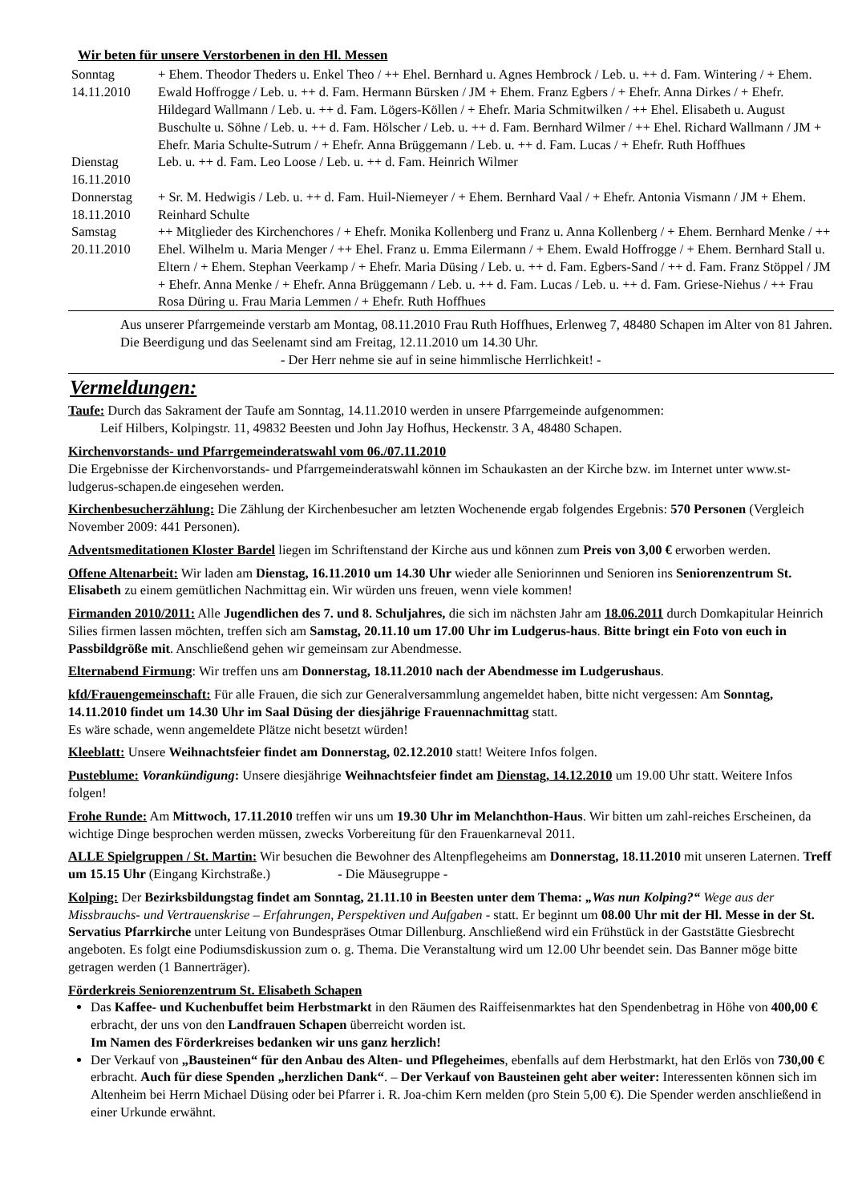Wir beten für unsere Verstorbenen in den Hl. Messen
| Sonntag 14.11.2010 | + Ehem. Theodor Theders u. Enkel Theo / ++ Ehel. Bernhard u. Agnes Hembrock / Leb. u. ++ d. Fam. Wintering / + Ehem. Ewald Hoffrogge / Leb. u. ++ d. Fam. Hermann Bürsken / JM + Ehem. Franz Egbers / + Ehefr. Anna Dirkes / + Ehefr. Hildegard Wallmann / Leb. u. ++ d. Fam. Lögers-Köllen / + Ehefr. Maria Schmitwilken / ++ Ehel. Elisabeth u. August Buschulte u. Söhne / Leb. u. ++ d. Fam. Hölscher / Leb. u. ++ d. Fam. Bernhard Wilmer / ++ Ehel. Richard Wallmann / JM + Ehefr. Maria Schulte-Sutrum / + Ehefr. Anna Brüggemann / Leb. u. ++ d. Fam. Lucas / + Ehefr. Ruth Hoffhues |
| Dienstag 16.11.2010 | Leb. u. ++ d. Fam. Leo Loose / Leb. u. ++ d. Fam. Heinrich Wilmer |
| Donnerstag 18.11.2010 | + Sr. M. Hedwigis / Leb. u. ++ d. Fam. Huil-Niemeyer / + Ehem. Bernhard Vaal / + Ehefr. Antonia Vismann / JM + Ehem. Reinhard Schulte |
| Samstag 20.11.2010 | ++ Mitglieder des Kirchenchores / + Ehefr. Monika Kollenberg und Franz u. Anna Kollenberg / + Ehem. Bernhard Menke / ++ Ehel. Wilhelm u. Maria Menger / ++ Ehel. Franz u. Emma Eilermann / + Ehem. Ewald Hoffrogge / + Ehem. Bernhard Stall u. Eltern / + Ehem. Stephan Veerkamp / + Ehefr. Maria Düsing / Leb. u. ++ d. Fam. Egbers-Sand / ++ d. Fam. Franz Stöppel / JM + Ehefr. Anna Menke / + Ehefr. Anna Brüggemann / Leb. u. ++ d. Fam. Lucas / Leb. u. ++ d. Fam. Griese-Niehus / ++ Frau Rosa Düring u. Frau Maria Lemmen / + Ehefr. Ruth Hoffhues |
Aus unserer Pfarrgemeinde verstarb am Montag, 08.11.2010 Frau Ruth Hoffhues, Erlenweg 7, 48480 Schapen im Alter von 81 Jahren. Die Beerdigung und das Seelenamt sind am Freitag, 12.11.2010 um 14.30 Uhr.
- Der Herr nehme sie auf in seine himmlische Herrlichkeit! -
Vermeldungen:
Taufe: Durch das Sakrament der Taufe am Sonntag, 14.11.2010 werden in unsere Pfarrgemeinde aufgenommen:
Leif Hilbers, Kolpingstr. 11, 49832 Beesten und John Jay Hofhus, Heckenstr. 3 A, 48480 Schapen.
Kirchenvorstands- und Pfarrgemeinderatswahl vom 06./07.11.2010
Die Ergebnisse der Kirchenvorstands- und Pfarrgemeinderatswahl können im Schaukasten an der Kirche bzw. im Internet unter www.st-ludgerus-schapen.de eingesehen werden.
Kirchenbesucherzählung: Die Zählung der Kirchenbesucher am letzten Wochenende ergab folgendes Ergebnis: 570 Personen (Vergleich November 2009: 441 Personen).
Adventsmeditationen Kloster Bardel liegen im Schriftenstand der Kirche aus und können zum Preis von 3,00 € erworben werden.
Offene Altenarbeit: Wir laden am Dienstag, 16.11.2010 um 14.30 Uhr wieder alle Seniorinnen und Senioren ins Seniorenzentrum St. Elisabeth zu einem gemütlichen Nachmittag ein. Wir würden uns freuen, wenn viele kommen!
Firmanden 2010/2011: Alle Jugendlichen des 7. und 8. Schuljahres, die sich im nächsten Jahr am 18.06.2011 durch Domkapitular Heinrich Silies firmen lassen möchten, treffen sich am Samstag, 20.11.10 um 17.00 Uhr im Ludgerus-haus. Bitte bringt ein Foto von euch in Passbildgröße mit. Anschließend gehen wir gemeinsam zur Abendmesse.
Elternabend Firmung: Wir treffen uns am Donnerstag, 18.11.2010 nach der Abendmesse im Ludgerushaus.
kfd/Frauengemeinschaft: Für alle Frauen, die sich zur Generalversammlung angemeldet haben, bitte nicht vergessen: Am Sonntag, 14.11.2010 findet um 14.30 Uhr im Saal Düsing der diesjährige Frauennachmittag statt.
Es wäre schade, wenn angemeldete Plätze nicht besetzt würden!
Kleeblatt: Unsere Weihnachtsfeier findet am Donnerstag, 02.12.2010 statt! Weitere Infos folgen.
Pusteblume: Vorankündigung: Unsere diesjährige Weihnachtsfeier findet am Dienstag, 14.12.2010 um 19.00 Uhr statt. Weitere Infos folgen!
Frohe Runde: Am Mittwoch, 17.11.2010 treffen wir uns um 19.30 Uhr im Melanchthon-Haus. Wir bitten um zahl-reiches Erscheinen, da wichtige Dinge besprochen werden müssen, zwecks Vorbereitung für den Frauenkarneval 2011.
ALLE Spielgruppen / St. Martin: Wir besuchen die Bewohner des Altenpflegeheims am Donnerstag, 18.11.2010 mit unseren Laternen. Treff um 15.15 Uhr (Eingang Kirchstraße.) - Die Mäusegruppe -
Kolping: Der Bezirksbildungstag findet am Sonntag, 21.11.10 in Beesten unter dem Thema: „Was nun Kolping?“ Wege aus der Missbrauchs- und Vertrauenskrise – Erfahrungen, Perspektiven und Aufgaben - statt. Er beginnt um 08.00 Uhr mit der Hl. Messe in der St. Servatius Pfarrkirche unter Leitung von Bundespräses Otmar Dillenburg. Anschließend wird ein Frühstück in der Gaststätte Giesbrecht angeboten. Es folgt eine Podiumsdiskussion zum o. g. Thema. Die Veranstaltung wird um 12.00 Uhr beendet sein. Das Banner möge bitte getragen werden (1 Bannerträger).
Förderkreis Seniorenzentrum St. Elisabeth Schapen
Das Kaffee- und Kuchenbuffet beim Herbstmarkt in den Räumen des Raiffeisenmarktes hat den Spendenbetrag in Höhe von 400,00 € erbracht, der uns von den Landfrauen Schapen überreicht worden ist.
Im Namen des Förderkreises bedanken wir uns ganz herzlich!
Der Verkauf von „Bausteinen“ für den Anbau des Alten- und Pflegeheimes, ebenfalls auf dem Herbstmarkt, hat den Erlös von 730,00 € erbracht. Auch für diese Spenden „herzlichen Dank“. – Der Verkauf von Bausteinen geht aber weiter: Interessenten können sich im Altenheim bei Herrn Michael Düsing oder bei Pfarrer i. R. Joa-chim Kern melden (pro Stein 5,00 €). Die Spender werden anschließend in einer Urkunde erwähnt.